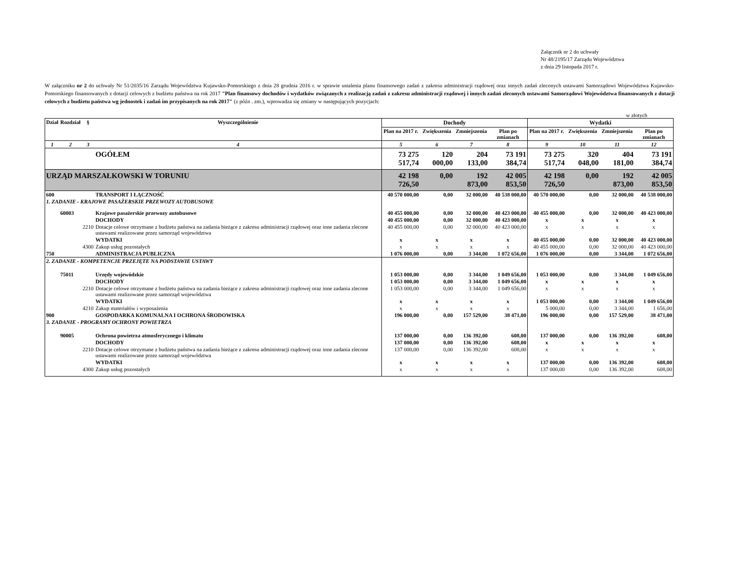Załącznik nr 2 do uchwały
Nr 48/2195/17 Zarządu Województwa
z dnia 29 listopada 2017 r.
W załączniku nr 2 do uchwały Nr 51/2035/16 Zarządu Województwa Kujawsko-Pomorskiego z dnia 28 grudnia 2016 r. w sprawie ustalenia planu finansowego zadań z zakresu administracji rządowej oraz innych zadań zleconych ustawami Samorządowi Województwa Kujawsko-Pomorskiego finansowanych z dotacji celowych z budżetu państwa na rok 2017 "Plan finansowy dochodów i wydatków związanych z realizacją zadań z zakresu administracji rządowej i innych zadań zleconych ustawami Samorządowi Województwa finansowanych z dotacji celowych z budżetu państwa wg jednostek i zadań im przypisanych na rok 2017" (z późn . zm.), wprowadza się zmiany w następujących pozycjach:
w złotych
| Dział | Rozdział | § | Wyszczególnienie | Dochody | | | | Wydatki | | | |
| --- | --- | --- | --- | --- | --- | --- | --- | --- | --- | --- | --- |
| | | | | Plan na 2017 r. | Zwiększenia | Zmniejszenia | Plan po zmianach | Plan na 2017 r. | Zwiększenia | Zmniejszenia | Plan po zmianach |
| 1 | 2 | 3 | 4 | 5 | 6 | 7 | 8 | 9 | 10 | 11 | 12 |
| | | | OGÓŁEM | 73 275 517,74 | 120 000,00 | 204 133,00 | 73 191 384,74 | 73 275 517,74 | 320 048,00 | 404 181,00 | 73 191 384,74 |
| URZĄD MARSZAŁKOWSKI W TORUNIU | | | | 42 198 726,50 | 0,00 | 192 873,00 | 42 005 853,50 | 42 198 726,50 | 0,00 | 192 873,00 | 42 005 853,50 |
| 600 | | | TRANSPORT I ŁĄCZNOŚĆ | 40 570 000,00 | 0,00 | 32 000,00 | 40 538 000,00 | 40 570 000,00 | 0,00 | 32 000,00 | 40 538 000,00 |
| 1. ZADANIE - KRAJOWE PASAŻERSKIE PRZEWOZY AUTOBUSOWE | | | | | | | | | | | |
| | 60003 | | Krajowe pasażerskie przewozy autobusowe | 40 455 000,00 | 0,00 | 32 000,00 | 40 423 000,00 | 40 455 000,00 | 0,00 | 32 000,00 | 40 423 000,00 |
| | | | DOCHODY | 40 455 000,00 | 0,00 | 32 000,00 | 40 423 000,00 | x | x | x | x |
| | | 2210 | Dotacje celowe otrzymane z budżetu państwa na zadania bieżące z zakresu administracji rządowej oraz inne zadania zlecone ustawami realizowane przez samorząd województwa | 40 455 000,00 | 0,00 | 32 000,00 | 40 423 000,00 | x | x | x | x |
| | | | WYDATKI | x | x | x | x | 40 455 000,00 | 0,00 | 32 000,00 | 40 423 000,00 |
| | | 4300 | Zakup usług pozostałych | x | x | x | x | 40 455 000,00 | 0,00 | 32 000,00 | 40 423 000,00 |
| 750 | | | ADMINISTRACJA PUBLICZNA | 1 076 000,00 | 0,00 | 3 344,00 | 1 072 656,00 | 1 076 000,00 | 0,00 | 3 344,00 | 1 072 656,00 |
| 2. ZADANIE - KOMPETENCJE PRZEJĘTE NA PODSTAWIE USTAWY | | | | | | | | | | | |
| | 75011 | | Urzędy wojewódzkie | 1 053 000,00 | 0,00 | 3 344,00 | 1 049 656,00 | 1 053 000,00 | 0,00 | 3 344,00 | 1 049 656,00 |
| | | | DOCHODY | 1 053 000,00 | 0,00 | 3 344,00 | 1 049 656,00 | x | x | x | x |
| | | 2210 | Dotacje celowe otrzymane z budżetu państwa na zadania bieżące z zakresu administracji rządowej oraz inne zadania zlecone ustawami realizowane przez samorząd województwa | 1 053 000,00 | 0,00 | 3 344,00 | 1 049 656,00 | x | x | x | x |
| | | | WYDATKI | x | x | x | x | 1 053 000,00 | 0,00 | 3 344,00 | 1 049 656,00 |
| | | 4210 | Zakup materiałów i wyposażenia | x | x | x | x | 5 000,00 | 0,00 | 3 344,00 | 1 656,00 |
| 900 | | | GOSPODARKA KOMUNALNA I OCHRONA ŚRODOWISKA | 196 000,00 | 0,00 | 157 529,00 | 38 471,00 | 196 000,00 | 0,00 | 157 529,00 | 38 471,00 |
| 3. ZADANIE - PROGRAMY OCHRONY POWIETRZA | | | | | | | | | | | |
| | 90005 | | Ochrona powietrza atmosferycznego i klimatu | 137 000,00 | 0,00 | 136 392,00 | 608,00 | 137 000,00 | 0,00 | 136 392,00 | 608,00 |
| | | | DOCHODY | 137 000,00 | 0,00 | 136 392,00 | 608,00 | x | x | x | x |
| | | 2210 | Dotacje celowe otrzymane z budżetu państwa na zadania bieżące z zakresu administracji rządowej oraz inne zadania zlecone ustawami realizowane przez samorząd województwa | 137 000,00 | 0,00 | 136 392,00 | 608,00 | x | x | x | x |
| | | | WYDATKI | x | x | x | x | 137 000,00 | 0,00 | 136 392,00 | 608,00 |
| | | 4300 | Zakup usług pozostałych | x | x | x | x | 137 000,00 | 0,00 | 136 392,00 | 608,00 |